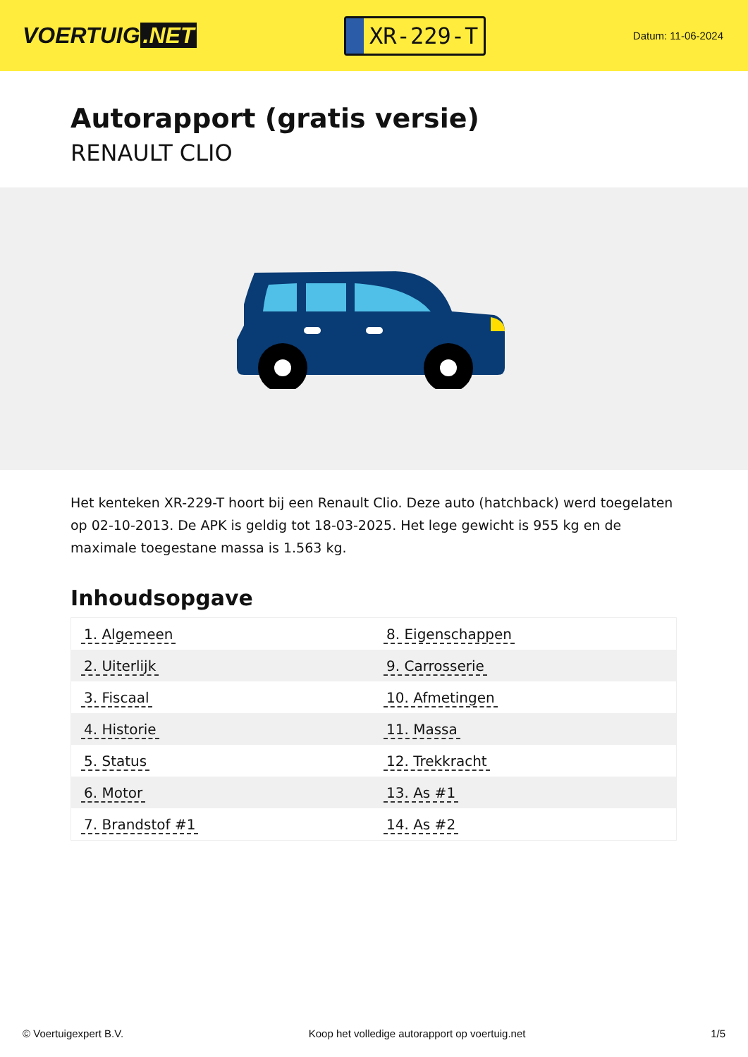VOERTUIG.NET
XR-229-T
Datum: 11-06-2024
Autorapport (gratis versie)
RENAULT CLIO
Het kenteken XR-229-T hoort bij een Renault Clio. Deze auto (hatchback) werd toegelaten op 02-10-2013. De APK is geldig tot 18-03-2025. Het lege gewicht is 955 kg en de maximale toegestane massa is 1.563 kg.
Inhoudsopgave
| 1. Algemeen | 8. Eigenschappen |
| 2. Uiterlijk | 9. Carrosserie |
| 3. Fiscaal | 10. Afmetingen |
| 4. Historie | 11. Massa |
| 5. Status | 12. Trekkracht |
| 6. Motor | 13. As #1 |
| 7. Brandstof #1 | 14. As #2 |
© Voertuigexpert B.V. Koop het volledige autorapport op voertuig.net 1/5